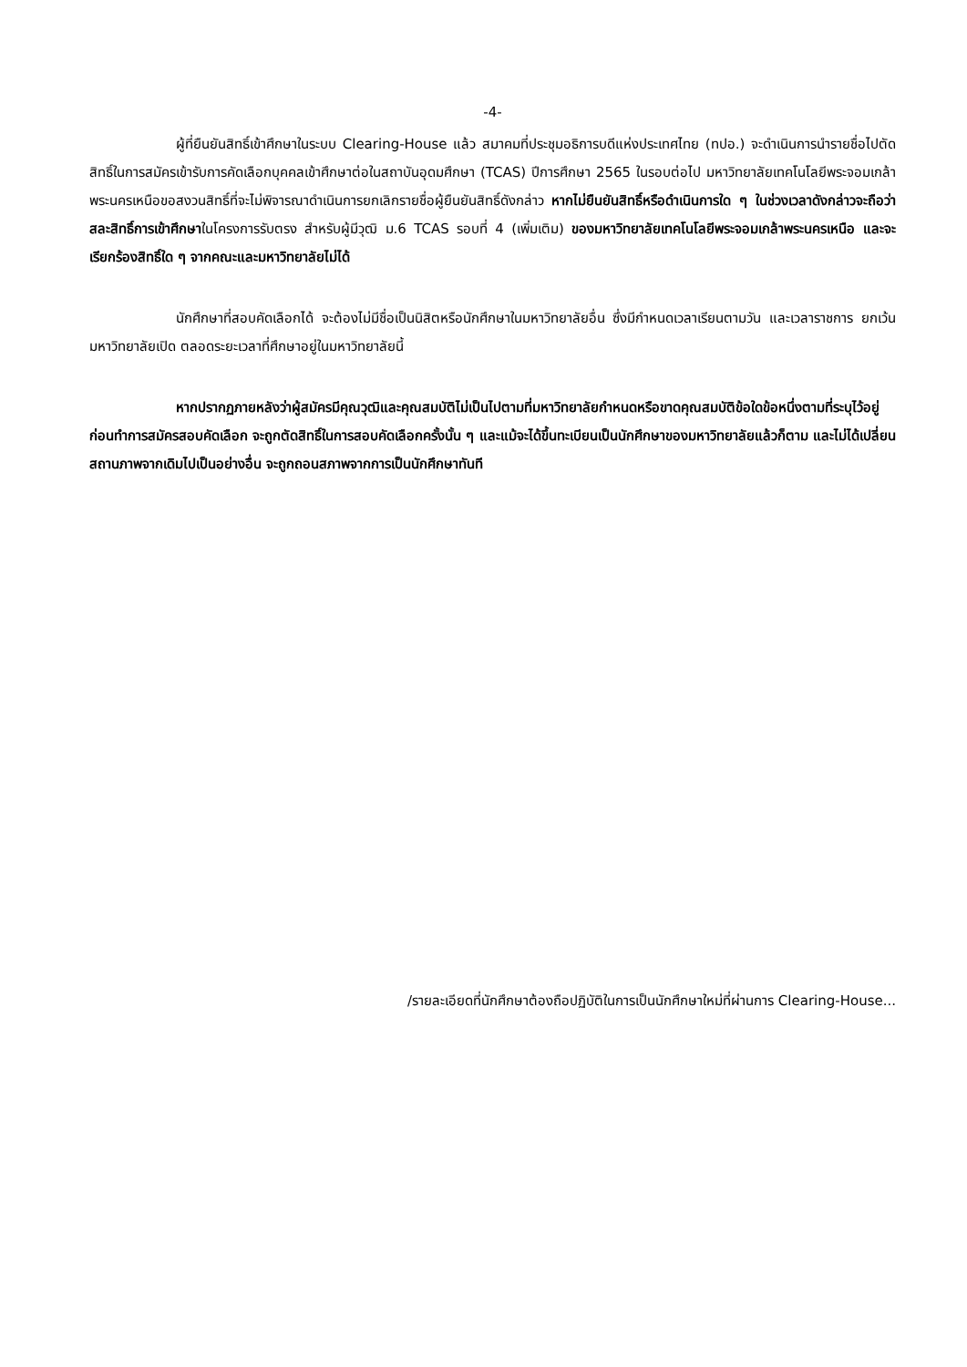-4-
ผู้ที่ยืนยันสิทธิ์เข้าศึกษาในระบบ Clearing-House แล้ว สมาคมที่ประชุมอธิการบดีแห่งประเทศไทย (ทปอ.) จะดำเนินการนำรายชื่อไปตัดสิทธิ์ในการสมัครเข้ารับการคัดเลือกบุคคลเข้าศึกษาต่อในสถาบันอุดมศึกษา (TCAS) ปีการศึกษา 2565 ในรอบต่อไป มหาวิทยาลัยเทคโนโลยีพระจอมเกล้าพระนครเหนือขอสงวนสิทธิ์ที่จะไม่พิจารณาดำเนินการยกเลิกรายชื่อผู้ยืนยันสิทธิ์ดังกล่าว หากไม่ยืนยันสิทธิ์หรือดำเนินการใด ๆ ในช่วงเวลาดังกล่าวจะถือว่าสละสิทธิ์การเข้าศึกษาในโครงการรับตรง สำหรับผู้มีวุฒิ ม.6 TCAS รอบที่ 4 (เพิ่มเติม) ของมหาวิทยาลัยเทคโนโลยีพระจอมเกล้าพระนครเหนือ และจะเรียกร้องสิทธิ์ใด ๆ จากคณะและมหาวิทยาลัยไม่ได้
นักศึกษาที่สอบคัดเลือกได้ จะต้องไม่มีชื่อเป็นนิสิตหรือนักศึกษาในมหาวิทยาลัยอื่น ซึ่งมีกำหนดเวลาเรียนตามวัน และเวลาราชการ ยกเว้นมหาวิทยาลัยเปิด ตลอดระยะเวลาที่ศึกษาอยู่ในมหาวิทยาลัยนี้
หากปรากฏภายหลังว่าผู้สมัครมีคุณวุฒิและคุณสมบัติไม่เป็นไปตามที่มหาวิทยาลัยกำหนดหรือขาดคุณสมบัติข้อใดข้อหนึ่งตามที่ระบุไว้อยู่ก่อนทำการสมัครสอบคัดเลือก จะถูกตัดสิทธิ์ในการสอบคัดเลือกครั้งนั้น ๆ และแม้จะได้ขึ้นทะเบียนเป็นนักศึกษาของมหาวิทยาลัยแล้วก็ตาม และไม่ได้เปลี่ยนสถานภาพจากเดิมไปเป็นอย่างอื่น จะถูกถอนสภาพจากการเป็นนักศึกษาทันที
/รายละเอียดที่นักศึกษาต้องถือปฏิบัติในการเป็นนักศึกษาใหม่ที่ผ่านการ Clearing-House...